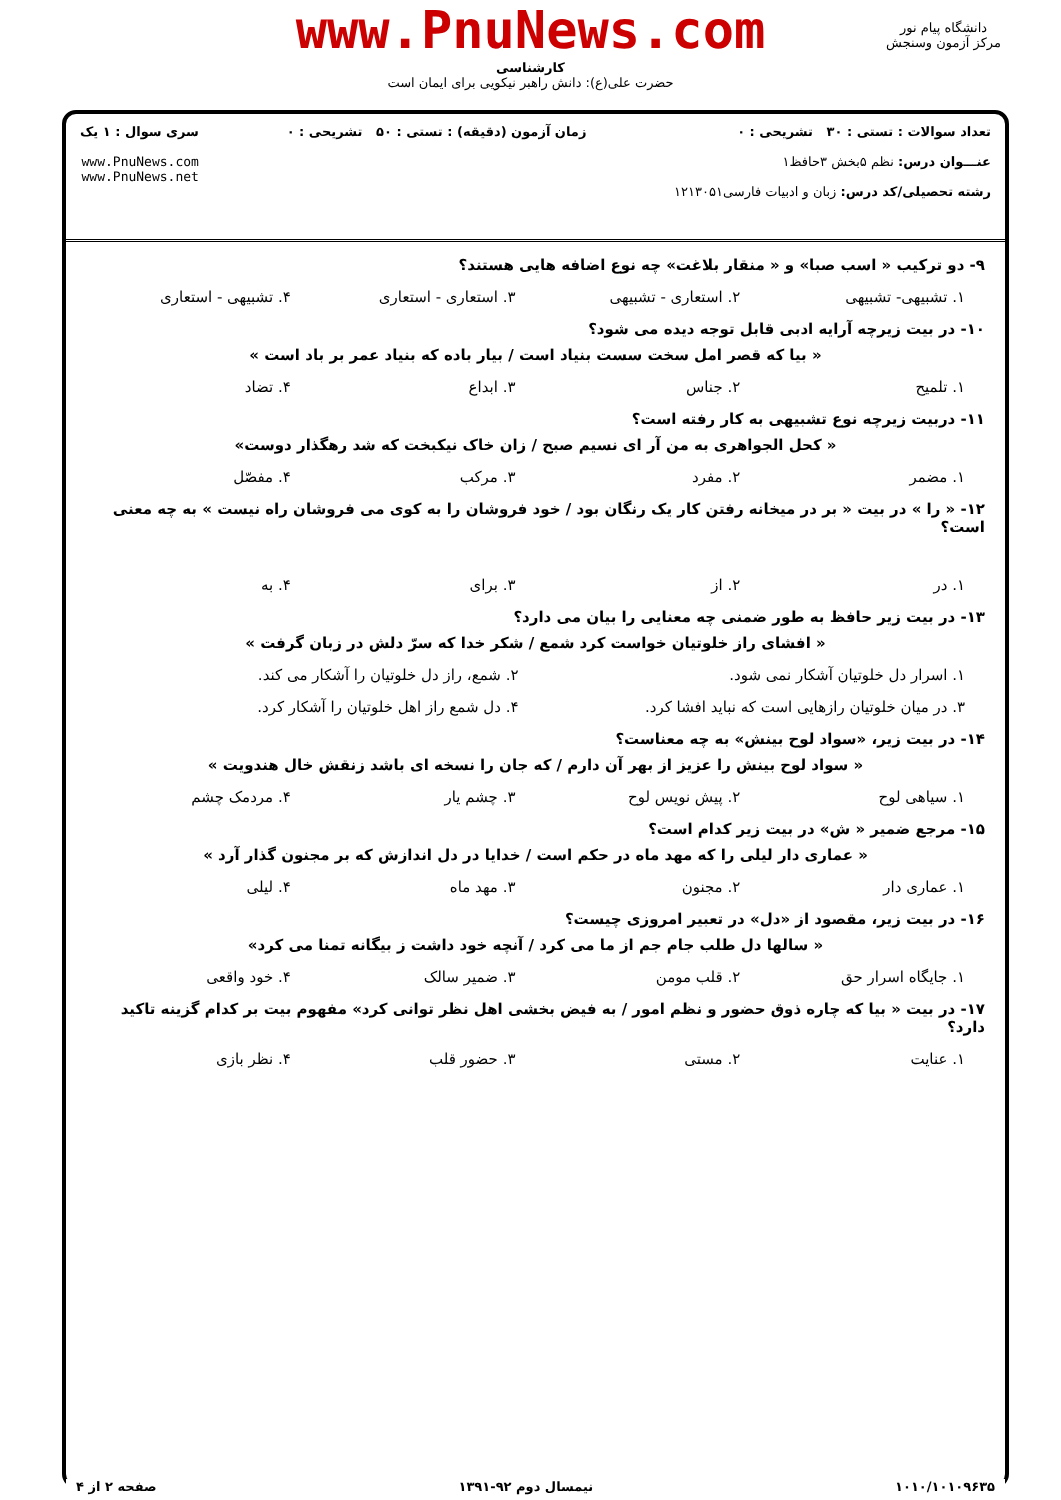www.PnuNews.com
کارشناسی
حضرت علی(ع): دانش راهبر نیکویی برای ایمان است
دانشگاه پیام نور
مرکز آزمون وسنجش
تعداد سوالات : تستی : ۳۰ تشریحی : ۰
عنـــوان درس: نظم ۵بخش ۳حافظ۱
رشته تحصیلی/کد درس: زبان و ادبیات فارسی۱۲۱۳۰۵۱
زمان آزمون (دقیقه) : تستی : ۵۰ تشریحی : ۰
سری سوال : ۱ یک
www.PnuNews.com
www.PnuNews.net
۹- دو ترکیب « اسب صبا» و « منقار بلاغت» چه نوع اضافه هایی هستند؟
۱. تشبیهی- تشبیهی ۲. استعاری - تشبیهی ۳. استعاری - استعاری ۴. تشبیهی - استعاری
۱۰- در بیت زیرچه آرایه ادبی قابل توجه دیده می شود؟
« بیا که قصر امل سخت سست بنیاد است / بیار باده که بنیاد عمر بر باد است »
۱. تلمیح ۲. جناس ۳. ابداع ۴. تضاد
۱۱- دربیت زیرچه نوع تشبیهی به کار رفته است؟
« کحل الجواهری به من آر ای نسیم صبح / زان خاک نیکبخت که شد رهگذار دوست»
۱. مضمر ۲. مفرد ۳. مرکب ۴. مفصّل
۱۲- « را » در بیت « بر در میخانه رفتن کار یک رنگان بود / خود فروشان را به کوی می فروشان راه نیست » به چه معنی است؟
۱. در ۲. از ۳. برای ۴. به
۱۳- در بیت زیر حافظ به طور ضمنی چه معنایی را بیان می دارد؟
« افشای راز خلوتیان خواست کرد شمع / شکر خدا که سرّ دلش در زبان گرفت »
۱. اسرار دل خلوتیان آشکار نمی شود. ۲. شمع، راز دل خلوتیان را آشکار می کند. ۳. در میان خلوتیان رازهایی است که نباید افشا کرد. ۴. دل شمع راز اهل خلوتیان را آشکار کرد.
۱۴- در بیت زیر، «سواد لوح بینش» به چه معناست؟
« سواد لوح بینش را عزیز از بهر آن دارم / که جان را نسخه ای باشد زنقش خال هندویت »
۱. سیاهی لوح ۲. پیش نویس لوح ۳. چشم یار ۴. مردمک چشم
۱۵- مرجع ضمیر « ش» در بیت زیر کدام است؟
« عماری دار لیلی را که مهد ماه در حکم است / خدایا در دل اندازش که بر مجنون گذار آرد »
۱. عماری دار ۲. مجنون ۳. مهد ماه ۴. لیلی
۱۶- در بیت زیر، مقصود از «دل» در تعبیر امروزی چیست؟
« سالها دل طلب جام جم از ما می کرد / آنچه خود داشت ز بیگانه تمنا می کرد»
۱. جایگاه اسرار حق ۲. قلب مومن ۳. ضمیر سالک ۴. خود واقعی
۱۷- در بیت « بیا که چاره ذوق حضور و نظم امور / به فیض بخشی اهل نظر توانی کرد» مفهوم بیت بر کدام گزینه تاکید دارد؟
۱. عنایت ۲. مستی ۳. حضور قلب ۴. نظر بازی
۱۰۱۰/۱۰۱۰۹۶۳۵ نیمسال دوم ۹۲-۱۳۹۱ صفحه ۲ از ۴